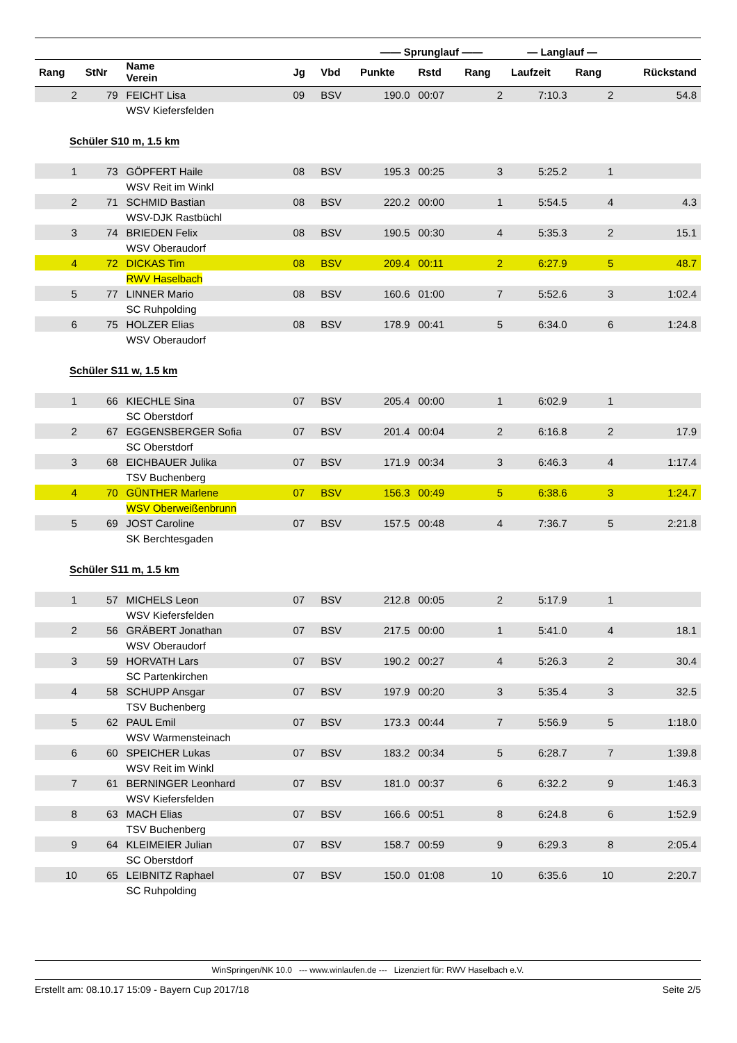| | | | | | —— Sprunglauf —— | | | — Langlauf — | | |
| --- | --- | --- | --- | --- | --- | --- | --- | --- | --- | --- |
| Rang | StNr | Name Verein | Jg | Vbd | Punkte | Rstd | Rang | Laufzeit | Rang | Rückstand |
| 2 | 79 | FEICHT Lisa | 09 | BSV | 190.0 | 00:07 | 2 | 7:10.3 | 2 | 54.8 |
| | | WSV Kiefersfelden | | | | | | | | |
| Schüler S10 m, 1.5 km | | | | | | | | | | |
| 1 | 73 | GÖPFERT Haile | 08 | BSV | 195.3 | 00:25 | 3 | 5:25.2 | 1 | |
| | | WSV Reit im Winkl | | | | | | | | |
| 2 | 71 | SCHMID Bastian | 08 | BSV | 220.2 | 00:00 | 1 | 5:54.5 | 4 | 4.3 |
| | | WSV-DJK Rastbüchl | | | | | | | | |
| 3 | 74 | BRIEDEN Felix | 08 | BSV | 190.5 | 00:30 | 4 | 5:35.3 | 2 | 15.1 |
| | | WSV Oberaudorf | | | | | | | | |
| 4 | 72 | DICKAS Tim | 08 | BSV | 209.4 | 00:11 | 2 | 6:27.9 | 5 | 48.7 |
| | | RWV Haselbach | | | | | | | | |
| 5 | 77 | LINNER Mario | 08 | BSV | 160.6 | 01:00 | 7 | 5:52.6 | 3 | 1:02.4 |
| | | SC Ruhpolding | | | | | | | | |
| 6 | 75 | HOLZER Elias | 08 | BSV | 178.9 | 00:41 | 5 | 6:34.0 | 6 | 1:24.8 |
| | | WSV Oberaudorf | | | | | | | | |
| Schüler S11 w, 1.5 km | | | | | | | | | | |
| 1 | 66 | KIECHLE Sina | 07 | BSV | 205.4 | 00:00 | 1 | 6:02.9 | 1 | |
| | | SC Oberstdorf | | | | | | | | |
| 2 | 67 | EGGENSBERGER Sofia | 07 | BSV | 201.4 | 00:04 | 2 | 6:16.8 | 2 | 17.9 |
| | | SC Oberstdorf | | | | | | | | |
| 3 | 68 | EICHBAUER Julika | 07 | BSV | 171.9 | 00:34 | 3 | 6:46.3 | 4 | 1:17.4 |
| | | TSV Buchenberg | | | | | | | | |
| 4 | 70 | GÜNTHER Marlene | 07 | BSV | 156.3 | 00:49 | 5 | 6:38.6 | 3 | 1:24.7 |
| | | WSV Oberweißenbrunn | | | | | | | | |
| 5 | 69 | JOST Caroline | 07 | BSV | 157.5 | 00:48 | 4 | 7:36.7 | 5 | 2:21.8 |
| | | SK Berchtesgaden | | | | | | | | |
| Schüler S11 m, 1.5 km | | | | | | | | | | |
| 1 | 57 | MICHELS Leon | 07 | BSV | 212.8 | 00:05 | 2 | 5:17.9 | 1 | |
| | | WSV Kiefersfelden | | | | | | | | |
| 2 | 56 | GRÄBERT Jonathan | 07 | BSV | 217.5 | 00:00 | 1 | 5:41.0 | 4 | 18.1 |
| | | WSV Oberaudorf | | | | | | | | |
| 3 | 59 | HORVATH Lars | 07 | BSV | 190.2 | 00:27 | 4 | 5:26.3 | 2 | 30.4 |
| | | SC Partenkirchen | | | | | | | | |
| 4 | 58 | SCHUPP Ansgar | 07 | BSV | 197.9 | 00:20 | 3 | 5:35.4 | 3 | 32.5 |
| | | TSV Buchenberg | | | | | | | | |
| 5 | 62 | PAUL Emil | 07 | BSV | 173.3 | 00:44 | 7 | 5:56.9 | 5 | 1:18.0 |
| | | WSV Warmensteinach | | | | | | | | |
| 6 | 60 | SPEICHER Lukas | 07 | BSV | 183.2 | 00:34 | 5 | 6:28.7 | 7 | 1:39.8 |
| | | WSV Reit im Winkl | | | | | | | | |
| 7 | 61 | BERNINGER Leonhard | 07 | BSV | 181.0 | 00:37 | 6 | 6:32.2 | 9 | 1:46.3 |
| | | WSV Kiefersfelden | | | | | | | | |
| 8 | 63 | MACH Elias | 07 | BSV | 166.6 | 00:51 | 8 | 6:24.8 | 6 | 1:52.9 |
| | | TSV Buchenberg | | | | | | | | |
| 9 | 64 | KLEIMEIER Julian | 07 | BSV | 158.7 | 00:59 | 9 | 6:29.3 | 8 | 2:05.4 |
| | | SC Oberstdorf | | | | | | | | |
| 10 | 65 | LEIBNITZ Raphael | 07 | BSV | 150.0 | 01:08 | 10 | 6:35.6 | 10 | 2:20.7 |
| | | SC Ruhpolding | | | | | | | | |
WinSpringen/NK 10.0 --- www.winlaufen.de --- Lizenziert für: RWV Haselbach e.V.
Erstellt am: 08.10.17 15:09 - Bayern Cup 2017/18 Seite 2/5